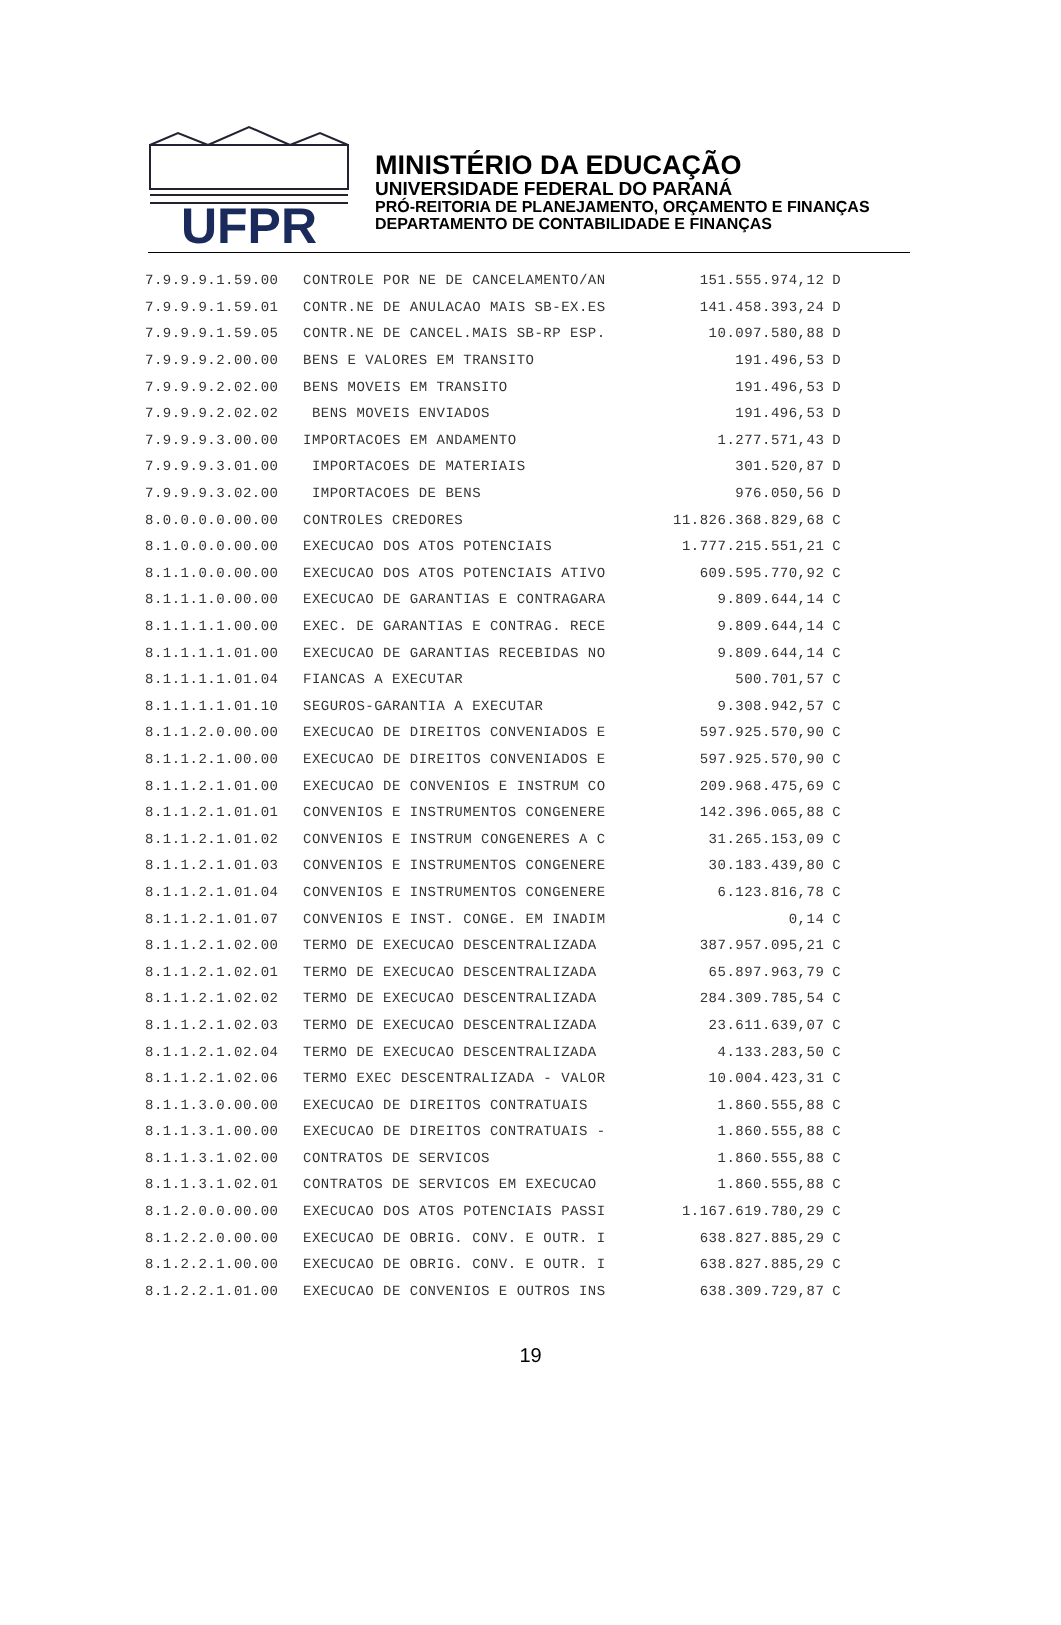UFPR
MINISTÉRIO DA EDUCAÇÃO
UNIVERSIDADE FEDERAL DO PARANÁ
PRÓ-REITORIA DE PLANEJAMENTO, ORÇAMENTO E FINANÇAS
DEPARTAMENTO DE CONTABILIDADE E FINANÇAS
| 7.9.9.9.1.59.00 | CONTROLE POR NE DE CANCELAMENTO/AN | 151.555.974,12 | D |
| 7.9.9.9.1.59.01 | CONTR.NE DE ANULACAO MAIS SB-EX.ES | 141.458.393,24 | D |
| 7.9.9.9.1.59.05 | CONTR.NE DE CANCEL.MAIS SB-RP ESP. | 10.097.580,88 | D |
| 7.9.9.9.2.00.00 | BENS E VALORES EM TRANSITO | 191.496,53 | D |
| 7.9.9.9.2.02.00 | BENS MOVEIS EM TRANSITO | 191.496,53 | D |
| 7.9.9.9.2.02.02 | BENS MOVEIS ENVIADOS | 191.496,53 | D |
| 7.9.9.9.3.00.00 | IMPORTACOES EM ANDAMENTO | 1.277.571,43 | D |
| 7.9.9.9.3.01.00 | IMPORTACOES DE MATERIAIS | 301.520,87 | D |
| 7.9.9.9.3.02.00 | IMPORTACOES DE BENS | 976.050,56 | D |
| 8.0.0.0.0.00.00 | CONTROLES CREDORES | 11.826.368.829,68 | C |
| 8.1.0.0.0.00.00 | EXECUCAO DOS ATOS POTENCIAIS | 1.777.215.551,21 | C |
| 8.1.1.0.0.00.00 | EXECUCAO DOS ATOS POTENCIAIS ATIVO | 609.595.770,92 | C |
| 8.1.1.1.0.00.00 | EXECUCAO DE GARANTIAS E CONTRAGARA | 9.809.644,14 | C |
| 8.1.1.1.1.00.00 | EXEC. DE GARANTIAS E CONTRAG. RECE | 9.809.644,14 | C |
| 8.1.1.1.1.01.00 | EXECUCAO DE GARANTIAS RECEBIDAS NO | 9.809.644,14 | C |
| 8.1.1.1.1.01.04 | FIANCAS A EXECUTAR | 500.701,57 | C |
| 8.1.1.1.1.01.10 | SEGUROS-GARANTIA A EXECUTAR | 9.308.942,57 | C |
| 8.1.1.2.0.00.00 | EXECUCAO DE DIREITOS CONVENIADOS E | 597.925.570,90 | C |
| 8.1.1.2.1.00.00 | EXECUCAO DE DIREITOS CONVENIADOS E | 597.925.570,90 | C |
| 8.1.1.2.1.01.00 | EXECUCAO DE CONVENIOS E INSTRUM CO | 209.968.475,69 | C |
| 8.1.1.2.1.01.01 | CONVENIOS E INSTRUMENTOS CONGENERE | 142.396.065,88 | C |
| 8.1.1.2.1.01.02 | CONVENIOS E INSTRUM CONGENERES A C | 31.265.153,09 | C |
| 8.1.1.2.1.01.03 | CONVENIOS E INSTRUMENTOS CONGENERE | 30.183.439,80 | C |
| 8.1.1.2.1.01.04 | CONVENIOS E INSTRUMENTOS CONGENERE | 6.123.816,78 | C |
| 8.1.1.2.1.01.07 | CONVENIOS E INST. CONGE. EM INADIM | 0,14 | C |
| 8.1.1.2.1.02.00 | TERMO DE EXECUCAO DESCENTRALIZADA | 387.957.095,21 | C |
| 8.1.1.2.1.02.01 | TERMO DE EXECUCAO DESCENTRALIZADA | 65.897.963,79 | C |
| 8.1.1.2.1.02.02 | TERMO DE EXECUCAO DESCENTRALIZADA | 284.309.785,54 | C |
| 8.1.1.2.1.02.03 | TERMO DE EXECUCAO DESCENTRALIZADA | 23.611.639,07 | C |
| 8.1.1.2.1.02.04 | TERMO DE EXECUCAO DESCENTRALIZADA | 4.133.283,50 | C |
| 8.1.1.2.1.02.06 | TERMO EXEC DESCENTRALIZADA - VALOR | 10.004.423,31 | C |
| 8.1.1.3.0.00.00 | EXECUCAO DE DIREITOS CONTRATUAIS | 1.860.555,88 | C |
| 8.1.1.3.1.00.00 | EXECUCAO DE DIREITOS CONTRATUAIS - | 1.860.555,88 | C |
| 8.1.1.3.1.02.00 | CONTRATOS DE SERVICOS | 1.860.555,88 | C |
| 8.1.1.3.1.02.01 | CONTRATOS DE SERVICOS EM EXECUCAO | 1.860.555,88 | C |
| 8.1.2.0.0.00.00 | EXECUCAO DOS ATOS POTENCIAIS PASSI | 1.167.619.780,29 | C |
| 8.1.2.2.0.00.00 | EXECUCAO DE OBRIG. CONV. E OUTR. I | 638.827.885,29 | C |
| 8.1.2.2.1.00.00 | EXECUCAO DE OBRIG. CONV. E OUTR. I | 638.827.885,29 | C |
| 8.1.2.2.1.01.00 | EXECUCAO DE CONVENIOS E OUTROS INS | 638.309.729,87 | C |
19